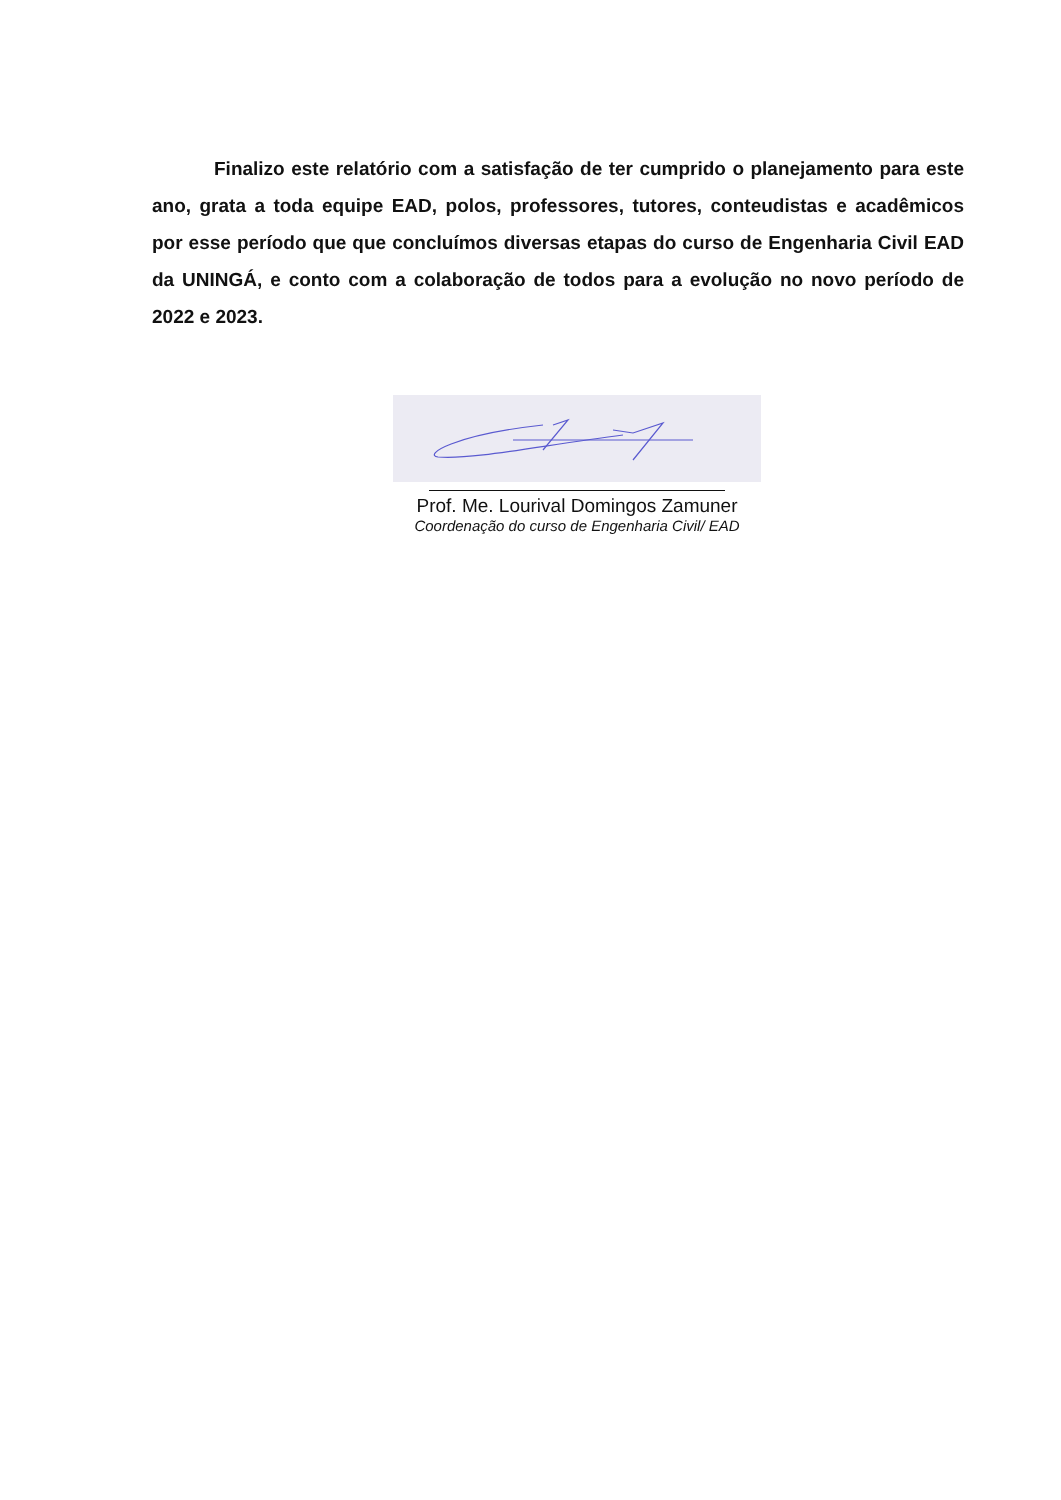Finalizo este relatório com a satisfação de ter cumprido o planejamento para este ano, grata a toda equipe EAD, polos, professores, tutores, conteudistas e acadêmicos por esse período que que concluímos diversas etapas do curso de Engenharia Civil EAD da UNINGÁ, e conto com a colaboração de todos para a evolução no novo período de 2022 e 2023.
Prof. Me. Lourival Domingos Zamuner
Coordenação do curso de Engenharia Civil/ EAD